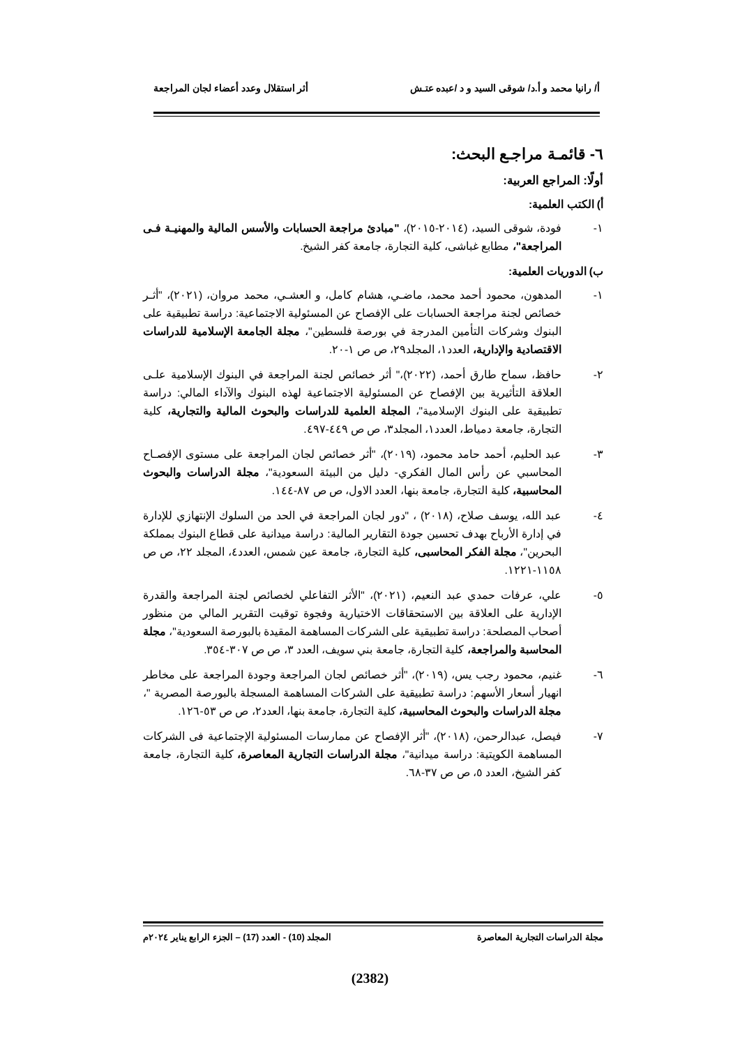أ/ رانيا محمد و أ.د/ شوقى السيد و د /عبده عتـش أثر استقلال وعدد أعضاء لجان المراجعة
٦- قائمـة مراجـع البحث:
أولًا: المراجع العربية:
أ) الكتب العلمية:
١- فودة، شوقى السيد، (٢٠١٤-٢٠١٥)، "مبادئ مراجعة الحسابات والأسس المالية والمهنيـة فـى المراجعة"، مطابع غباشى، كلية التجارة، جامعة كفر الشيخ.
ب) الدوريات العلمية:
١- المدهون، محمود أحمد محمد، ماضـي، هشام كامل، و العشـي، محمد مروان، (٢٠٢١)، "أثـر خصائص لجنة مراجعة الحسابات على الإفصاح عن المسئولية الاجتماعية: دراسة تطبيقية على البنوك وشركات التأمين المدرجة في بورصة فلسطين"، مجلة الجامعة الإسلامية للدراسات الاقتصادية والإدارية، العدد١، المجلد٢٩، ص ص ١-٢٠.
٢- حافظ، سماح طارق أحمد، (٢٠٢٢)،" أثر خصائص لجنة المراجعة في البنوك الإسلامية علـى العلاقة التأثيرية بين الإفصاح عن المسئولية الاجتماعية لهذه البنوك والآداء المالي: دراسة تطبيقية على البنوك الإسلامية"، المجلة العلمية للدراسات والبحوث المالية والتجارية، كلية التجارة، جامعة دمياط، العدد١، المجلد٣، ص ص ٤٤٩-٤٩٧.
٣- عبد الحليم، أحمد حامد محمود، (٢٠١٩)، "أثر خصائص لجان المراجعة على مستوى الإفصـاح المحاسبي عن رأس المال الفكري- دليل من البيئة السعودية"، مجلة الدراسات والبحوث المحاسبية، كلية التجارة، جامعة بنها، العدد الاول، ص ص ٨٧-١٤٤.
٤- عبد الله، يوسف صلاح، (٢٠١٨) ، "دور لجان المراجعة في الحد من السلوك الإنتهازي للإدارة في إدارة الأرباح بهدف تحسين جودة التقارير المالية: دراسة ميدانية على قطاع البنوك بمملكة البحرين"، مجلة الفكر المحاسبى، كلية التجارة، جامعة عين شمس، العدد٤، المجلد ٢٢، ص ص ١١٥٨-١٢٢١.
٥- علي، عرفات حمدي عبد النعيم، (٢٠٢١)، "الأثر التفاعلي لخصائص لجنة المراجعة والقدرة الإدارية على العلاقة بين الاستحقاقات الاختيارية وفجوة توقيت التقرير المالي من منظور أصحاب المصلحة: دراسة تطبيقية على الشركات المساهمة المقيدة بالبورصة السعودية"، مجلة المحاسبة والمراجعة، كلية التجارة، جامعة بني سويف، العدد ٣، ص ص ٣٠٧-٣٥٤.
٦- غنيم، محمود رجب يس، (٢٠١٩)، "أثر خصائص لجان المراجعة وجودة المراجعة على مخاطر انهيار أسعار الأسهم: دراسة تطبيقية على الشركات المساهمة المسجلة بالبورصة المصرية "، مجلة الدراسات والبحوث المحاسبية، كلية التجارة، جامعة بنها، العدد٢، ص ص ٥٣-١٢٦.
٧- فيصل، عبدالرحمن، (٢٠١٨)، "أثر الإفصاح عن ممارسات المسئولية الإجتماعية فى الشركات المساهمة الكويتية: دراسة ميدانية"، مجلة الدراسات التجارية المعاصرة، كلية التجارة، جامعة كفر الشيخ، العدد ٥، ص ص ٣٧-٦٨.
مجلة الدراسات التجارية المعاصرة المجلد (10) - العدد (17) – الجزء الرابع يناير ٢٠٢٤م
(2382)